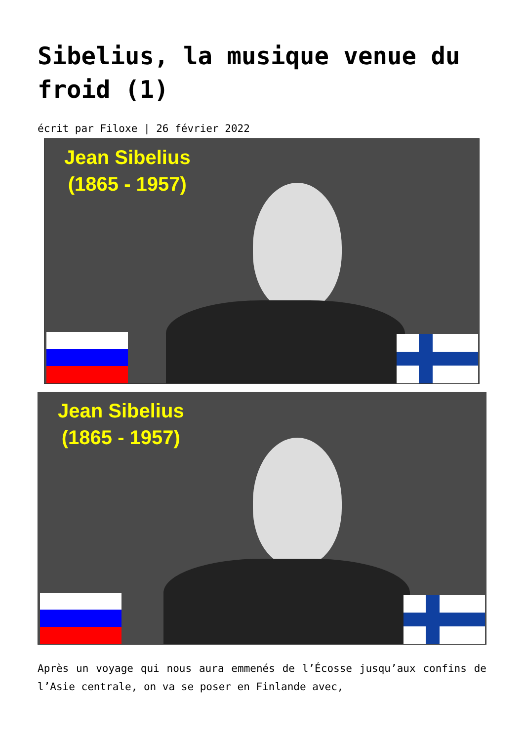Sibelius, la musique venue du froid (1)
écrit par Filoxe | 26 février 2022
Jean Sibelius
(1865 - 1957)
Jean Sibelius
(1865 - 1957)
Après un voyage qui nous aura emmenés de l’Écosse jusqu’aux confins de l’Asie centrale, on va se poser en Finlande avec,